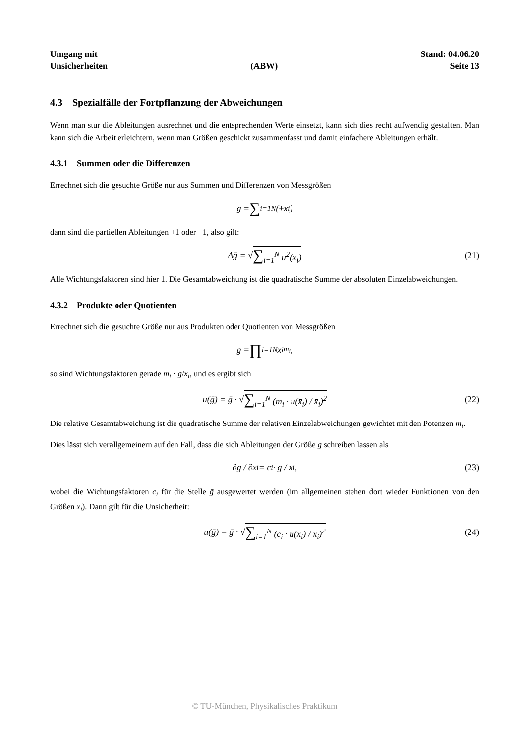Umgang mit
Unsicherheiten
(ABW)
Stand: 04.06.20
Seite 13
4.3 Spezialfälle der Fortpflanzung der Abweichungen
Wenn man stur die Ableitungen ausrechnet und die entsprechenden Werte einsetzt, kann sich dies recht aufwendig gestalten. Man kann sich die Arbeit erleichtern, wenn man Größen geschickt zusammenfasst und damit einfachere Ableitungen erhält.
4.3.1 Summen oder die Differenzen
Errechnet sich die gesuchte Größe nur aus Summen und Differenzen von Messgrößen
g = ∑<sub>i=1</sub><sup>N</sup> (±x<sub>i</sub>)
dann sind die partiellen Ableitungen +1 oder −1, also gilt:
Δḡ = √ ∑<sub>i=1</sub><sup>N</sup> u<sup>2</sup>(x<sub>i</sub>) (21)
Alle Wichtungsfaktoren sind hier 1. Die Gesamtabweichung ist die quadratische Summe der absoluten Einzelabweichungen.
4.3.2 Produkte oder Quotienten
Errechnet sich die gesuchte Größe nur aus Produkten oder Quotienten von Messgrößen
g = ∏<sub>i=1</sub><sup>N</sup> x<sub>i</sub><sup>m<sub>i</sub></sup>,
so sind Wichtungsfaktoren gerade m<sub>i</sub> · g/x<sub>i</sub>, und es ergibt sich
u(ḡ) = ḡ · √ ∑<sub>i=1</sub><sup>N</sup> (m<sub>i</sub> · u(x̄<sub>i</sub>) / x̄<sub>i</sub>)<sup>2</sup> (22)
Die relative Gesamtabweichung ist die quadratische Summe der relativen Einzelabweichungen gewichtet mit den Potenzen m<sub>i</sub>.
Dies lässt sich verallgemeinern auf den Fall, dass die sich Ableitungen der Größe g schreiben lassen als
∂g / ∂x<sub>i</sub> = c<sub>i</sub> · g / x<sub>i</sub>, (23)
wobei die Wichtungsfaktoren c<sub>i</sub> für die Stelle ḡ ausgewertet werden (im allgemeinen stehen dort wieder Funktionen von den Größen x<sub>i</sub>). Dann gilt für die Unsicherheit:
u(ḡ) = ḡ · √ ∑<sub>i=1</sub><sup>N</sup> (c<sub>i</sub> · u(x̄<sub>i</sub>) / x̄<sub>i</sub>)<sup>2</sup> (24)
© TU-München, Physikalisches Praktikum